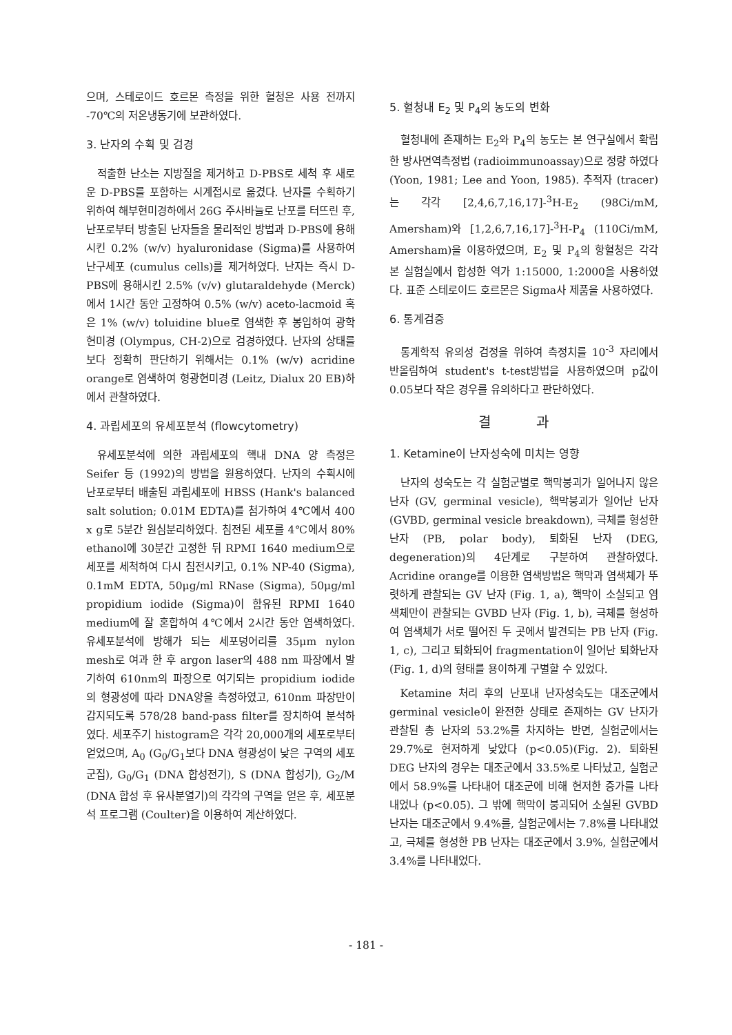으며, 스테로이드 호르몬 측정을 위한 혈청은 사용 전까지 -70℃의 저온냉동기에 보관하였다.
3. 난자의 수획 및 검경
적출한 난소는 지방질을 제거하고 D-PBS로 세척 후 새로운 D-PBS를 포함하는 시계접시로 옮겼다. 난자를 수획하기 위하여 해부현미경하에서 26G 주사바늘로 난포를 터뜨린 후, 난포로부터 방출된 난자들을 물리적인 방법과 D-PBS에 용해시킨 0.2% (w/v) hyaluronidase (Sigma)를 사용하여 난구세포 (cumulus cells)를 제거하였다. 난자는 즉시 D-PBS에 용해시킨 2.5% (v/v) glutaraldehyde (Merck)에서 1시간 동안 고정하여 0.5% (w/v) aceto-lacmoid 혹은 1% (w/v) toluidine blue로 염색한 후 봉입하여 광학 현미경 (Olympus, CH-2)으로 검경하였다. 난자의 상태를 보다 정확히 판단하기 위해서는 0.1% (w/v) acridine orange로 염색하여 형광현미경 (Leitz, Dialux 20 EB)하에서 관찰하였다.
4. 과립세포의 유세포분석 (flowcytometry)
유세포분석에 의한 과립세포의 핵내 DNA 양 측정은 Seifer 등 (1992)의 방법을 원용하였다. 난자의 수획시에 난포로부터 배출된 과립세포에 HBSS (Hank's balanced salt solution; 0.01M EDTA)를 첨가하여 4℃에서 400 x g로 5분간 원심분리하였다. 침전된 세포를 4℃에서 80% ethanol에 30분간 고정한 뒤 RPMI 1640 medium으로 세포를 세척하여 다시 침전시키고, 0.1% NP-40 (Sigma), 0.1mM EDTA, 50μg/ml RNase (Sigma), 50μg/ml propidium iodide (Sigma)이 함유된 RPMI 1640 medium에 잘 혼합하여 4℃에서 2시간 동안 염색하였다. 유세포분석에 방해가 되는 세포덩어리를 35μm nylon mesh로 여과 한 후 argon laser의 488 nm 파장에서 발기하여 610nm의 파장으로 여기되는 propidium iodide의 형광성에 따라 DNA양을 측정하였고, 610nm 파장만이 감지되도록 578/28 band-pass filter를 장치하여 분석하였다. 세포주기 histogram은 각각 20,000개의 세포로부터 얻었으며, A<sub>0</sub> (G<sub>0</sub>/G<sub>1</sub>보다 DNA 형광성이 낮은 구역의 세포군집), G<sub>0</sub>/G<sub>1</sub> (DNA 합성전기), S (DNA 합성기), G<sub>2</sub>/M (DNA 합성 후 유사분열기)의 각각의 구역을 얻은 후, 세포분석 프로그램 (Coulter)을 이용하여 계산하였다.
5. 혈청내 E<sub>2</sub> 및 P<sub>4</sub>의 농도의 변화
혈청내에 존재하는 E<sub>2</sub>와 P<sub>4</sub>의 농도는 본 연구실에서 확립한 방사면역측정법 (radioimmunoassay)으로 정량 하였다 (Yoon, 1981; Lee and Yoon, 1985). 추적자 (tracer)는 각각 [2,4,6,7,16,17]-<sup>3</sup>H-E<sub>2</sub> (98Ci/mM, Amersham)와 [1,2,6,7,16,17]-<sup>3</sup>H-P<sub>4</sub> (110Ci/mM, Amersham)을 이용하였으며, E<sub>2</sub> 및 P<sub>4</sub>의 항혈청은 각각 본 실험실에서 합성한 역가 1:15000, 1:2000을 사용하였다. 표준 스테로이드 호르몬은 Sigma사 제품을 사용하였다.
6. 통계검증
통계학적 유의성 검정을 위하여 측정치를 10<sup>-3</sup> 자리에서 반올림하여 student's t-test방법을 사용하였으며 p값이 0.05보다 작은 경우를 유의하다고 판단하였다.
결 과
1. Ketamine이 난자성숙에 미치는 영향
난자의 성숙도는 각 실험군별로 핵막붕괴가 일어나지 않은 난자 (GV, germinal vesicle), 핵막붕괴가 일어난 난자 (GVBD, germinal vesicle breakdown), 극체를 형성한 난자 (PB, polar body), 퇴화된 난자 (DEG, degeneration)의 4단계로 구분하여 관찰하였다. Acridine orange를 이용한 염색방법은 핵막과 염색체가 뚜렷하게 관찰되는 GV 난자 (Fig. 1, a), 핵막이 소실되고 염색체만이 관찰되는 GVBD 난자 (Fig. 1, b), 극체를 형성하여 염색체가 서로 떨어진 두 곳에서 발견되는 PB 난자 (Fig. 1, c), 그리고 퇴화되어 fragmentation이 일어난 퇴화난자 (Fig. 1, d)의 형태를 용이하게 구별할 수 있었다.
Ketamine 처리 후의 난포내 난자성숙도는 대조군에서 germinal vesicle이 완전한 상태로 존재하는 GV 난자가 관찰된 총 난자의 53.2%를 차지하는 반면, 실험군에서는 29.7%로 현저하게 낮았다 (p<0.05)(Fig. 2). 퇴화된 DEG 난자의 경우는 대조군에서 33.5%로 나타났고, 실험군에서 58.9%를 나타내어 대조군에 비해 현저한 증가를 나타내었나 (p<0.05). 그 밖에 핵막이 붕괴되어 소실된 GVBD 난자는 대조군에서 9.4%를, 실험군에서는 7.8%를 나타내었고, 극체를 형성한 PB 난자는 대조군에서 3.9%, 실험군에서 3.4%를 나타내었다.
- 181 -